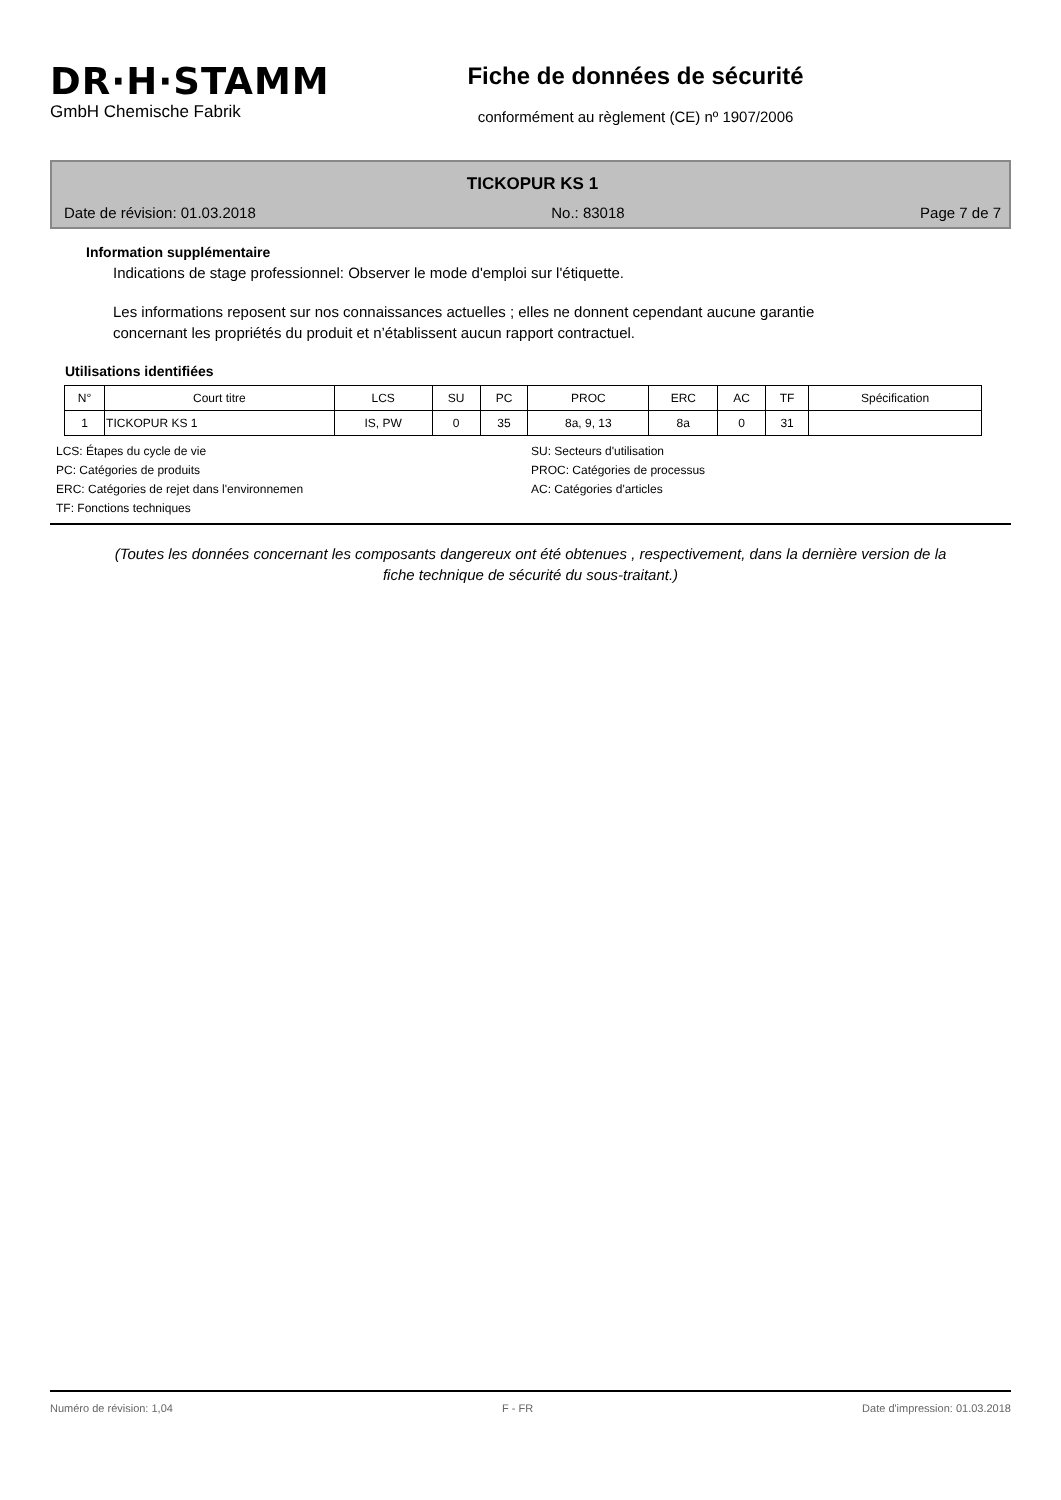DR·H·STAMM
GmbH Chemische Fabrik
Fiche de données de sécurité
conformément au règlement (CE) nº 1907/2006
TICKOPUR KS 1
Date de révision: 01.03.2018 No.: 83018 Page 7 de 7
Information supplémentaire
Indications de stage professionnel: Observer le mode d'emploi sur l'étiquette.
Les informations reposent sur nos connaissances actuelles ; elles ne donnent cependant aucune garantie concernant les propriétés du produit et n’établissent aucun rapport contractuel.
Utilisations identifiées
| N° | Court titre | LCS | SU | PC | PROC | ERC | AC | TF | Spécification |
| --- | --- | --- | --- | --- | --- | --- | --- | --- | --- |
| 1 | TICKOPUR KS 1 | IS, PW | 0 | 35 | 8a, 9, 13 | 8a | 0 | 31 | |
LCS: Étapes du cycle de vie
SU: Secteurs d'utilisation
PC: Catégories de produits
PROC: Catégories de processus
ERC: Catégories de rejet dans l'environnemen
AC: Catégories d'articles
TF: Fonctions techniques
(Toutes les données concernant les composants dangereux ont été obtenues , respectivement, dans la dernière version de la fiche technique de sécurité du sous-traitant.)
Numéro de révision: 1,04 F - FR Date d'impression: 01.03.2018